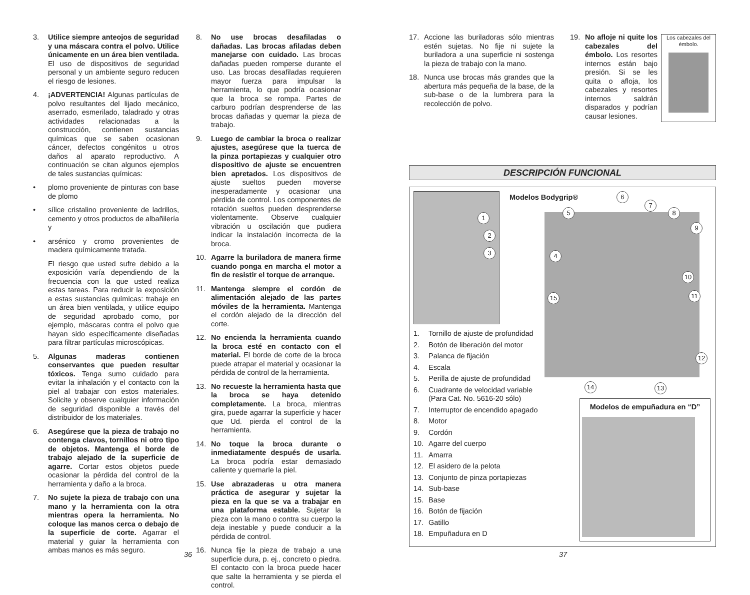3. Utilice siempre anteojos de seguridad y una máscara contra el polvo. Utilice únicamente en un área bien ventilada. El uso de dispositivos de seguridad personal y un ambiente seguro reducen el riesgo de lesiones.
4. ¡ADVERTENCIA! Algunas partículas de polvo resultantes del lijado mecánico, aserrado, esmerilado, taladrado y otras actividades relacionadas a la construcción, contienen sustancias químicas que se saben ocasionan cáncer, defectos congénitos u otros daños al aparato reproductivo. A continuación se citan algunos ejemplos de tales sustancias químicas:
• plomo proveniente de pinturas con base de plomo
• sílice cristalino proveniente de ladrillos, cemento y otros productos de albañilería y
• arsénico y cromo provenientes de madera químicamente tratada.
El riesgo que usted sufre debido a la exposición varía dependiendo de la frecuencia con la que usted realiza estas tareas. Para reducir la exposición a estas sustancias químicas: trabaje en un área bien ventilada, y utilice equipo de seguridad aprobado como, por ejemplo, máscaras contra el polvo que hayan sido específicamente diseñadas para filtrar partículas microscópicas.
5. Algunas maderas contienen conservantes que pueden resultar tóxicos. Tenga sumo cuidado para evitar la inhalación y el contacto con la piel al trabajar con estos materiales. Solicite y observe cualquier información de seguridad disponible a través del distribuidor de los materiales.
6. Asegúrese que la pieza de trabajo no contenga clavos, tornillos ni otro tipo de objetos. Mantenga el borde de trabajo alejado de la superficie de agarre. Cortar estos objetos puede ocasionar la pérdida del control de la herramienta y daño a la broca.
7. No sujete la pieza de trabajo con una mano y la herramienta con la otra mientras opera la herramienta. No coloque las manos cerca o debajo de la superficie de corte. Agarrar el material y guiar la herramienta con ambas manos es más seguro.
8. No use brocas desafiladas o dañadas. Las brocas afiladas deben manejarse con cuidado. Las brocas dañadas pueden romperse durante el uso. Las brocas desafiladas requieren mayor fuerza para impulsar la herramienta, lo que podría ocasionar que la broca se rompa. Partes de carburo podrían desprenderse de las brocas dañadas y quemar la pieza de trabajo.
9. Luego de cambiar la broca o realizar ajustes, asegúrese que la tuerca de la pinza portapiezas y cualquier otro dispositivo de ajuste se encuentren bien apretados. Los dispositivos de ajuste sueltos pueden moverse inesperadamente y ocasionar una pérdida de control. Los componentes de rotación sueltos pueden desprenderse violentamente. Observe cualquier vibración u oscilación que pudiera indicar la instalación incorrecta de la broca.
10. Agarre la buriladora de manera firme cuando ponga en marcha el motor a fin de resistir el torque de arranque.
11. Mantenga siempre el cordón de alimentación alejado de las partes móviles de la herramienta. Mantenga el cordón alejado de la dirección del corte.
12. No encienda la herramienta cuando la broca esté en contacto con el material. El borde de corte de la broca puede atrapar el material y ocasionar la pérdida de control de la herramienta.
13. No recueste la herramienta hasta que la broca se haya detenido completamente. La broca, mientras gira, puede agarrar la superficie y hacer que Ud. pierda el control de la herramienta.
14. No toque la broca durante o inmediatamente después de usarla. La broca podría estar demasiado caliente y quemarle la piel.
15. Use abrazaderas u otra manera práctica de asegurar y sujetar la pieza en la que se va a trabajar en una plataforma estable. Sujetar la pieza con la mano o contra su cuerpo la deja inestable y puede conducir a la pérdida de control.
16. Nunca fije la pieza de trabajo a una superficie dura, p. ej., concreto o piedra. El contacto con la broca puede hacer que salte la herramienta y se pierda el control.
17. Accione las buriladoras sólo mientras estén sujetas. No fije ni sujete la buriladora a una superficie ni sostenga la pieza de trabajo con la mano.
18. Nunca use brocas más grandes que la abertura más pequeña de la base, de la sub-base o de la lumbrera para la recolección de polvo.
19. No afloje ni quite los cabezales del émbolo. Los resortes internos están bajo presión. Si se les quita o afloja, los cabezales y resortes internos saldrán disparados y podrían causar lesiones.
Los cabezales del émbolo.
DESCRIPCIÓN FUNCIONAL
Modelos Bodygrip®
1
2
3 4
5
6
7
8
9
10
11
12
13
14
15
1. Tornillo de ajuste de profundidad
2. Botón de liberación del motor
3. Palanca de fijación
4. Escala
5. Perilla de ajuste de profundidad
6. Cuadrante de velocidad variable
(Para Cat. No. 5616-20 sólo)
7. Interruptor de encendido apagado
8. Motor
9. Cordón
10. Agarre del cuerpo
11. Amarra
12. El asidero de la pelota
13. Conjunto de pinza portapiezas
14. Sub-base
15. Base
16. Botón de fijación
17. Gatillo
18. Empuñadura en D
Modelos de empuñadura en “D”
36 37